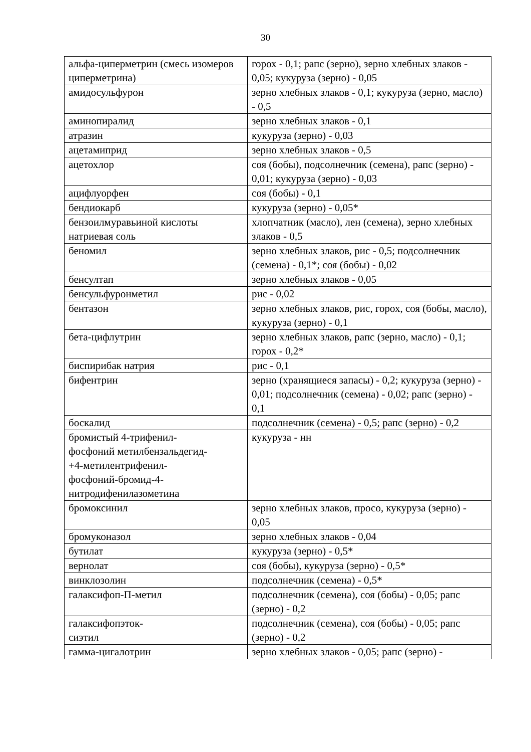30
| альфа-циперметрин (смесь изомеров циперметрина) | горох - 0,1; рапс (зерно), зерно хлебных злаков - 0,05; кукуруза (зерно) - 0,05 |
| амидосульфурон | зерно хлебных злаков - 0,1; кукуруза (зерно, масло) - 0,5 |
| аминопиралид | зерно хлебных злаков - 0,1 |
| атразин | кукуруза (зерно) - 0,03 |
| ацетамиприд | зерно хлебных злаков - 0,5 |
| ацетохлор | соя (бобы), подсолнечник (семена), рапс (зерно) - 0,01; кукуруза (зерно) - 0,03 |
| ацифлуорфен | соя (бобы) - 0,1 |
| бендиокарб | кукуруза (зерно) - 0,05* |
| бензоилмуравьиной кислоты натриевая соль | хлопчатник (масло), лен (семена), зерно хлебных злаков - 0,5 |
| беномил | зерно хлебных злаков, рис - 0,5; подсолнечник (семена) - 0,1*; соя (бобы) - 0,02 |
| бенсултап | зерно хлебных злаков - 0,05 |
| бенсульфуронметил | рис - 0,02 |
| бентазон | зерно хлебных злаков, рис, горох, соя (бобы, масло), кукуруза (зерно) - 0,1 |
| бета-цифлутрин | зерно хлебных злаков, рапс (зерно, масло) - 0,1; горох - 0,2* |
| биспирибак натрия | рис - 0,1 |
| бифентрин | зерно (хранящиеся запасы) - 0,2; кукуруза (зерно) - 0,01; подсолнечник (семена) - 0,02; рапс (зерно) - 0,1 |
| боскалид | подсолнечник (семена) - 0,5; рапс (зерно) - 0,2 |
| бромистый 4-трифенил- фосфоний метилбензальдегид- +4-метилентрифенил- фосфоний-бромид-4- нитродифенилазометина | кукуруза - нн |
| бромоксинил | зерно хлебных злаков, просо, кукуруза (зерно) - 0,05 |
| бромуконазол | зерно хлебных злаков - 0,04 |
| бутилат | кукуруза (зерно) - 0,5* |
| вернолат | соя (бобы), кукуруза (зерно) - 0,5* |
| винклозолин | подсолнечник (семена) - 0,5* |
| галаксифоп-П-метил | подсолнечник (семена), соя (бобы) - 0,05; рапс (зерно) - 0,2 |
| галаксифопэток- сиэтил | подсолнечник (семена), соя (бобы) - 0,05; рапс (зерно) - 0,2 |
| гамма-цигалотрин | зерно хлебных злаков - 0,05; рапс (зерно) - |